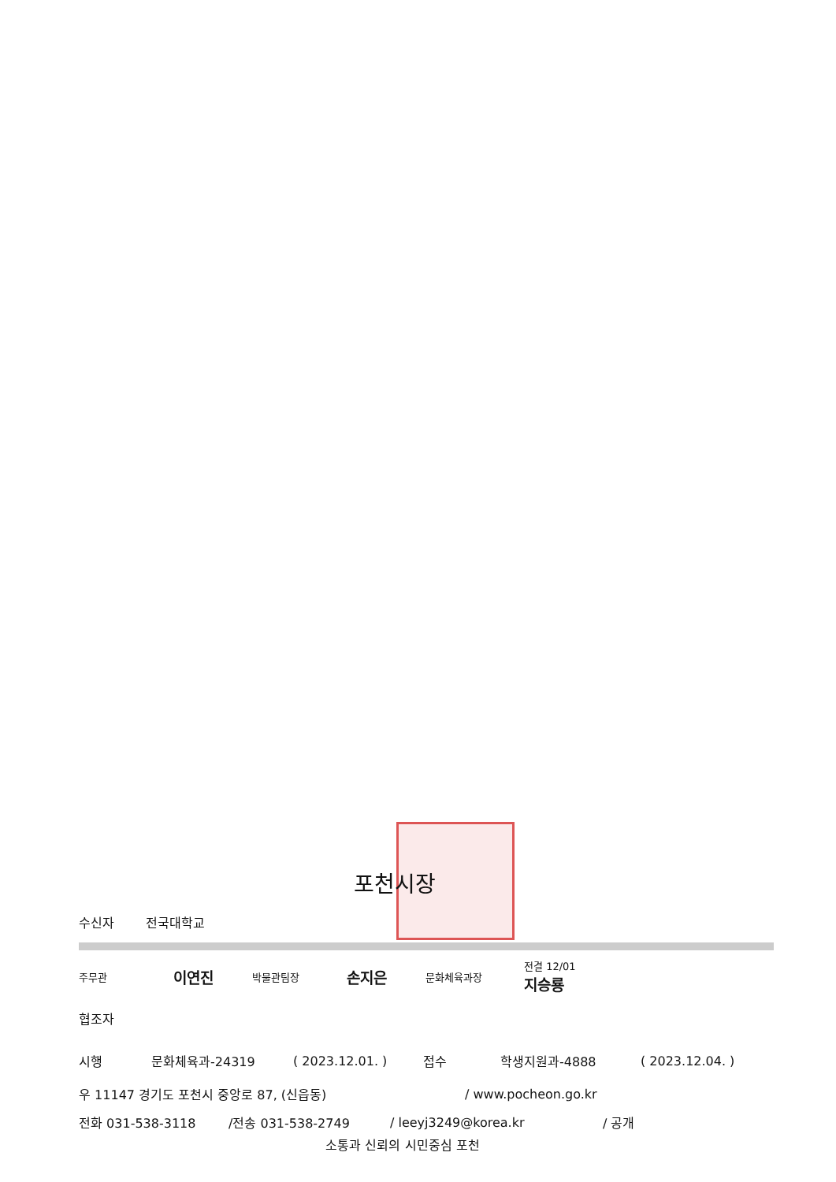포천시장
수신자 전국대학교
주무관 이연진 박물관팀장 손지은 문화체육과장 전결 12/01
지승룡
협조자
시행 문화체육과-24319 ( 2023.12.01. ) 접수 학생지원과-4888 ( 2023.12.04. )
우 11147 경기도 포천시 중앙로 87, (신읍동) / www.pocheon.go.kr
전화 031-538-3118 /전송 031-538-2749 / leeyj3249@korea.kr / 공개
소통과 신뢰의 시민중심 포천